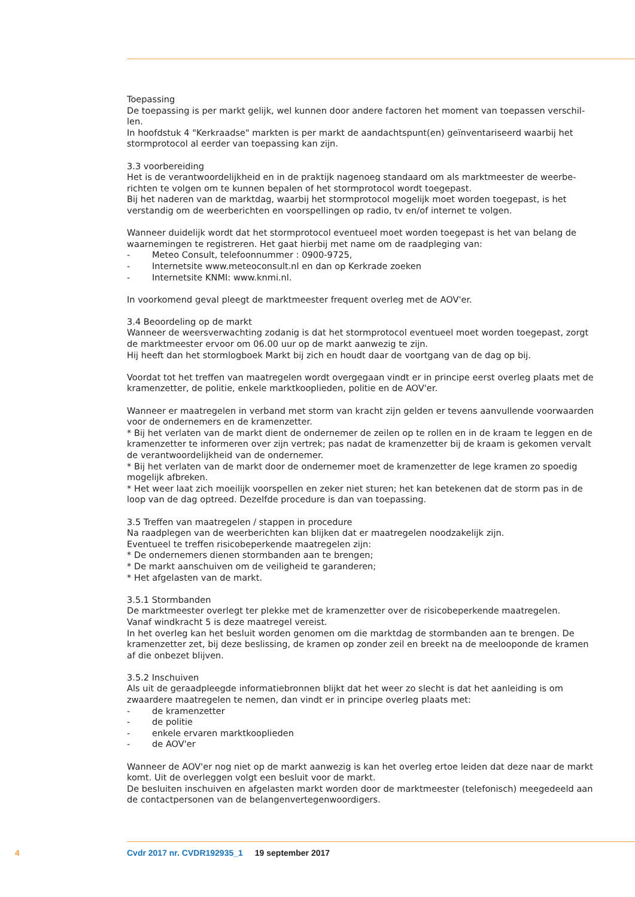Toepassing
De toepassing is per markt gelijk, wel kunnen door andere factoren het moment van toepassen verschil-len.
In hoofdstuk 4 "Kerkraadse" markten is per markt de aandachtspunt(en) geïnventariseerd waarbij het stormprotocol al eerder van toepassing kan zijn.
3.3 voorbereiding
Het is de verantwoordelijkheid en in de praktijk nagenoeg standaard om als marktmeester de weerbe-richten te volgen om te kunnen bepalen of het stormprotocol wordt toegepast.
Bij het naderen van de marktdag, waarbij het stormprotocol mogelijk moet worden toegepast, is het verstandig om de weerberichten en voorspellingen op radio, tv en/of internet te volgen.
Wanneer duidelijk wordt dat het stormprotocol eventueel moet worden toegepast is het van belang de waarnemingen te registreren. Het gaat hierbij met name om de raadpleging van:
- Meteo Consult, telefoonnummer : 0900-9725,
- Internetsite www.meteoconsult.nl en dan op Kerkrade zoeken
- Internetsite KNMI: www.knmi.nl.
In voorkomend geval pleegt de marktmeester frequent overleg met de AOV'er.
3.4 Beoordeling op de markt
Wanneer de weersverwachting zodanig is dat het stormprotocol eventueel moet worden toegepast, zorgt de marktmeester ervoor om 06.00 uur op de markt aanwezig te zijn.
Hij heeft dan het stormlogboek Markt bij zich en houdt daar de voortgang van de dag op bij.
Voordat tot het treffen van maatregelen wordt overgegaan vindt er in principe eerst overleg plaats met de kramenzetter, de politie, enkele marktkooplieden, politie en de AOV'er.
Wanneer er maatregelen in verband met storm van kracht zijn gelden er tevens aanvullende voorwaarden voor de ondernemers en de kramenzetter.
* Bij het verlaten van de markt dient de ondernemer de zeilen op te rollen en in de kraam te leggen en de kramenzetter te informeren over zijn vertrek; pas nadat de kramenzetter bij de kraam is gekomen vervalt de verantwoordelijkheid van de ondernemer.
* Bij het verlaten van de markt door de ondernemer moet de kramenzetter de lege kramen zo spoedig mogelijk afbreken.
* Het weer laat zich moeilijk voorspellen en zeker niet sturen; het kan betekenen dat de storm pas in de loop van de dag optreed. Dezelfde procedure is dan van toepassing.
3.5 Treffen van maatregelen / stappen in procedure
Na raadplegen van de weerberichten kan blijken dat er maatregelen noodzakelijk zijn.
Eventueel te treffen risicobeperkende maatregelen zijn:
* De ondernemers dienen stormbanden aan te brengen;
* De markt aanschuiven om de veiligheid te garanderen;
* Het afgelasten van de markt.
3.5.1 Stormbanden
De marktmeester overlegt ter plekke met de kramenzetter over de risicobeperkende maatregelen.
Vanaf windkracht 5 is deze maatregel vereist.
In het overleg kan het besluit worden genomen om die marktdag de stormbanden aan te brengen. De kramenzetter zet, bij deze beslissing, de kramen op zonder zeil en breekt na de meelooponde de kramen af die onbezet blijven.
3.5.2 Inschuiven
Als uit de geraadpleegde informatiebronnen blijkt dat het weer zo slecht is dat het aanleiding is om zwaardere maatregelen te nemen, dan vindt er in principe overleg plaats met:
- de kramenzetter
- de politie
- enkele ervaren marktkooplieden
- de AOV'er
Wanneer de AOV'er nog niet op de markt aanwezig is kan het overleg ertoe leiden dat deze naar de markt komt. Uit de overleggen volgt een besluit voor de markt.
De besluiten inschuiven en afgelasten markt worden door de marktmeester (telefonisch) meegedeeld aan de contactpersonen van de belangenvertegenwoordigers.
4 Cvdr 2017 nr. CVDR192935_1 19 september 2017